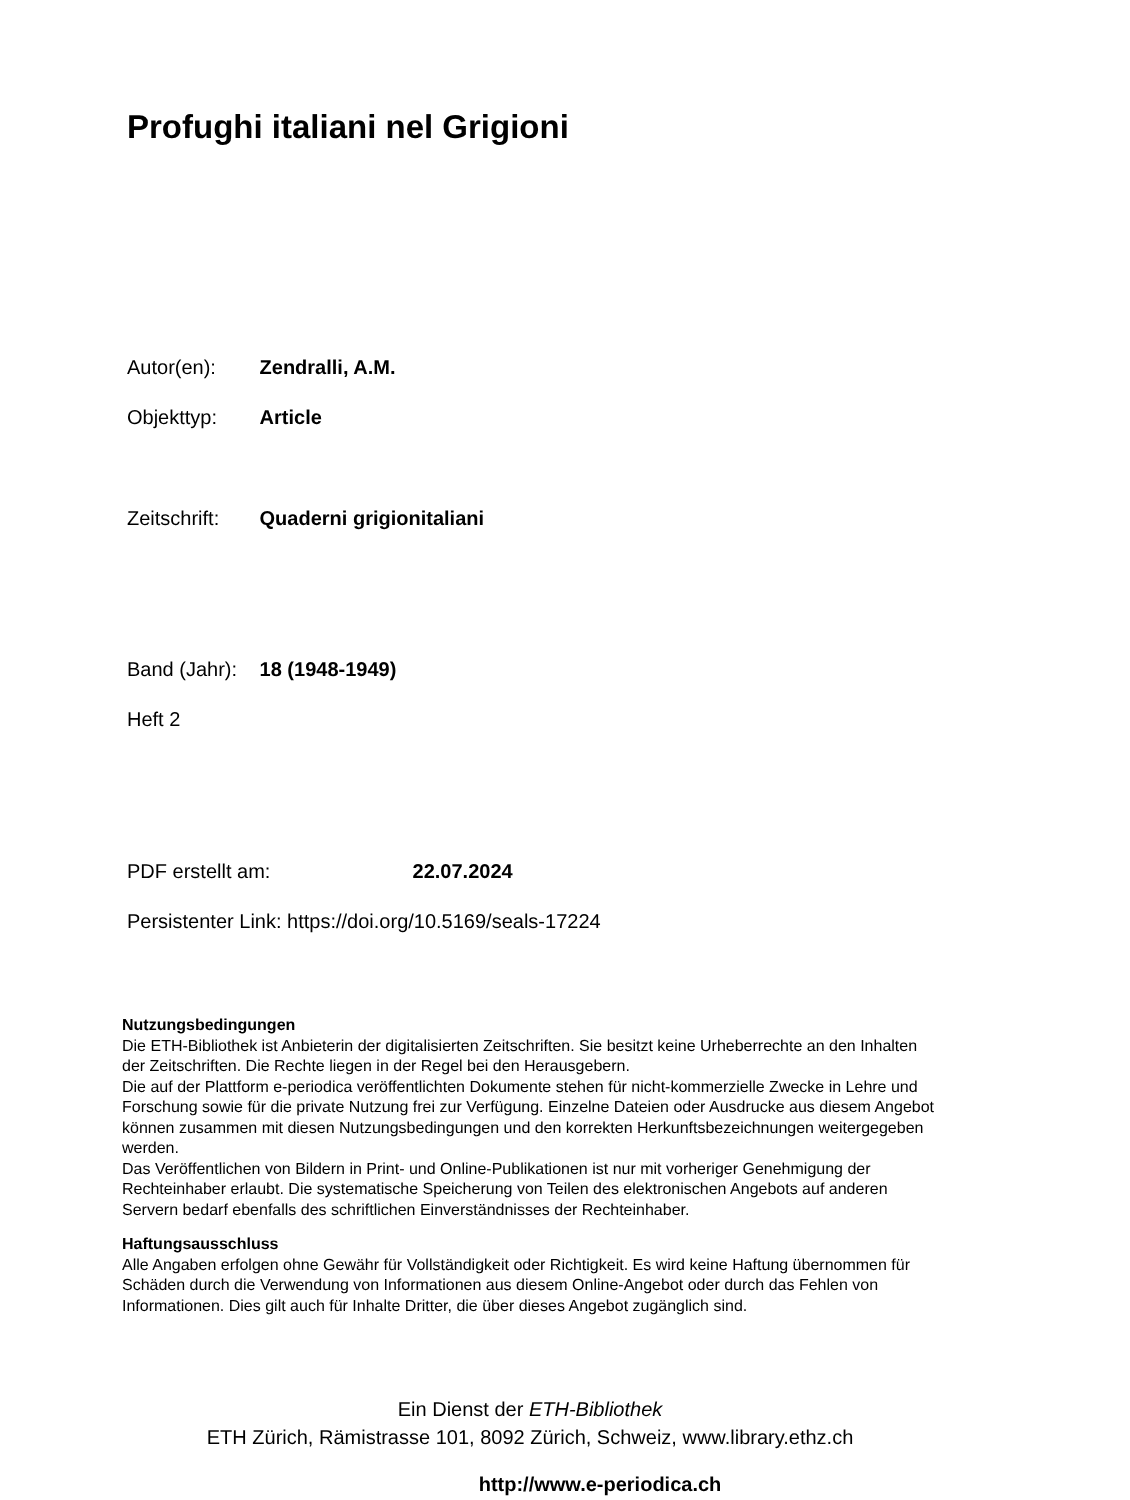Profughi italiani nel Grigioni
Autor(en): Zendralli, A.M.
Objekttyp: Article
Zeitschrift: Quaderni grigionitaliani
Band (Jahr): 18 (1948-1949)
Heft 2
PDF erstellt am: 22.07.2024
Persistenter Link: https://doi.org/10.5169/seals-17224
Nutzungsbedingungen
Die ETH-Bibliothek ist Anbieterin der digitalisierten Zeitschriften. Sie besitzt keine Urheberrechte an den Inhalten der Zeitschriften. Die Rechte liegen in der Regel bei den Herausgebern.
Die auf der Plattform e-periodica veröffentlichten Dokumente stehen für nicht-kommerzielle Zwecke in Lehre und Forschung sowie für die private Nutzung frei zur Verfügung. Einzelne Dateien oder Ausdrucke aus diesem Angebot können zusammen mit diesen Nutzungsbedingungen und den korrekten Herkunftsbezeichnungen weitergegeben werden.
Das Veröffentlichen von Bildern in Print- und Online-Publikationen ist nur mit vorheriger Genehmigung der Rechteinhaber erlaubt. Die systematische Speicherung von Teilen des elektronischen Angebots auf anderen Servern bedarf ebenfalls des schriftlichen Einverständnisses der Rechteinhaber.
Haftungsausschluss
Alle Angaben erfolgen ohne Gewähr für Vollständigkeit oder Richtigkeit. Es wird keine Haftung übernommen für Schäden durch die Verwendung von Informationen aus diesem Online-Angebot oder durch das Fehlen von Informationen. Dies gilt auch für Inhalte Dritter, die über dieses Angebot zugänglich sind.
Ein Dienst der ETH-Bibliothek
ETH Zürich, Rämistrasse 101, 8092 Zürich, Schweiz, www.library.ethz.ch
http://www.e-periodica.ch